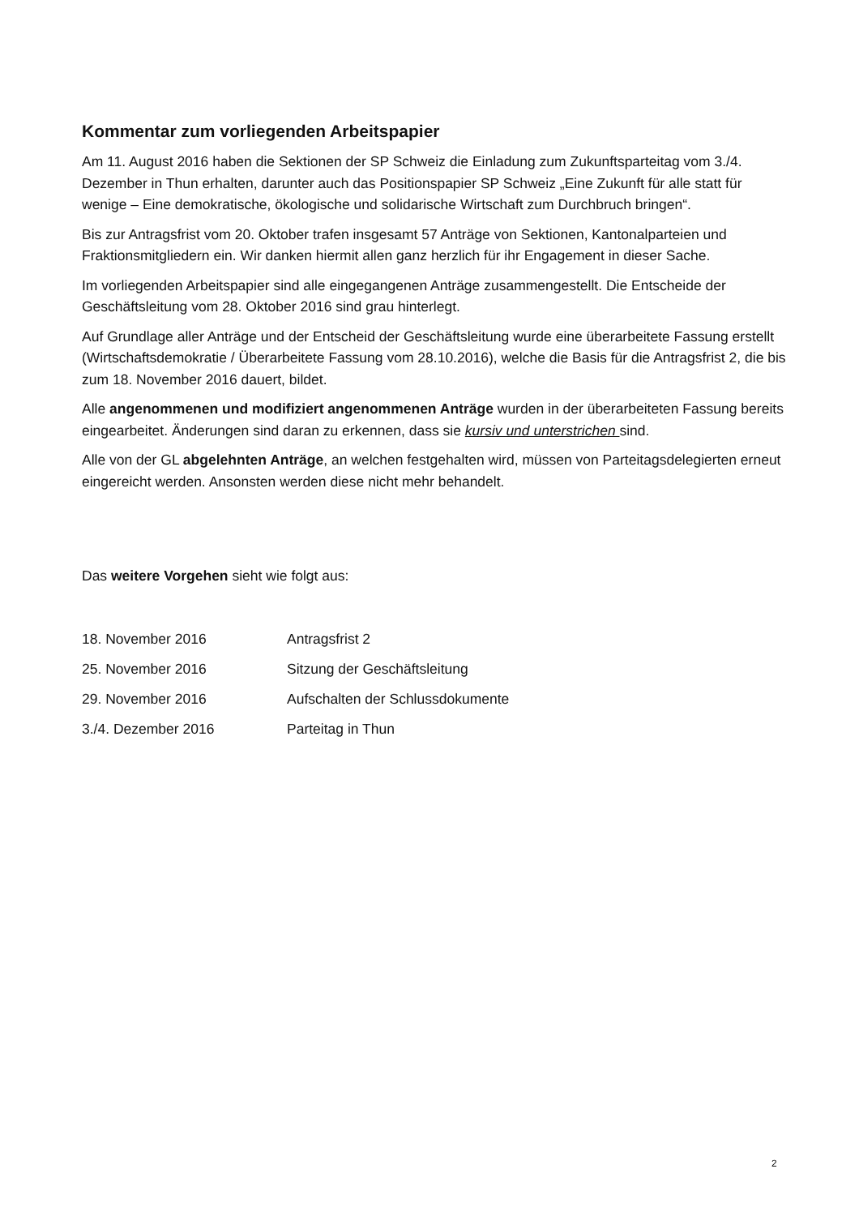Kommentar zum vorliegenden Arbeitspapier
Am 11. August 2016 haben die Sektionen der SP Schweiz die Einladung zum Zukunftsparteitag vom 3./4. Dezember in Thun erhalten, darunter auch das Positionspapier SP Schweiz „Eine Zukunft für alle statt für wenige – Eine demokratische, ökologische und solidarische Wirtschaft zum Durchbruch bringen“.
Bis zur Antragsfrist vom 20. Oktober trafen insgesamt 57 Anträge von Sektionen, Kantonalparteien und Fraktionsmitgliedern ein. Wir danken hiermit allen ganz herzlich für ihr Engagement in dieser Sache.
Im vorliegenden Arbeitspapier sind alle eingegangenen Anträge zusammengestellt. Die Entscheide der Geschäftsleitung vom 28. Oktober 2016 sind grau hinterlegt.
Auf Grundlage aller Anträge und der Entscheid der Geschäftsleitung wurde eine überarbeitete Fassung erstellt (Wirtschaftsdemokratie / Überarbeitete Fassung vom 28.10.2016), welche die Basis für die Antragsfrist 2, die bis zum 18. November 2016 dauert, bildet.
Alle angenommenen und modifiziert angenommenen Anträge wurden in der überarbeiteten Fassung bereits eingearbeitet. Änderungen sind daran zu erkennen, dass sie kursiv und unterstrichen sind.
Alle von der GL abgelehnten Anträge, an welchen festgehalten wird, müssen von Parteitagsdelegierten erneut eingereicht werden. Ansonsten werden diese nicht mehr behandelt.
Das weitere Vorgehen sieht wie folgt aus:
| 18. November 2016 | Antragsfrist 2 |
| 25. November 2016 | Sitzung der Geschäftsleitung |
| 29. November 2016 | Aufschalten der Schlussdokumente |
| 3./4. Dezember 2016 | Parteitag in Thun |
2